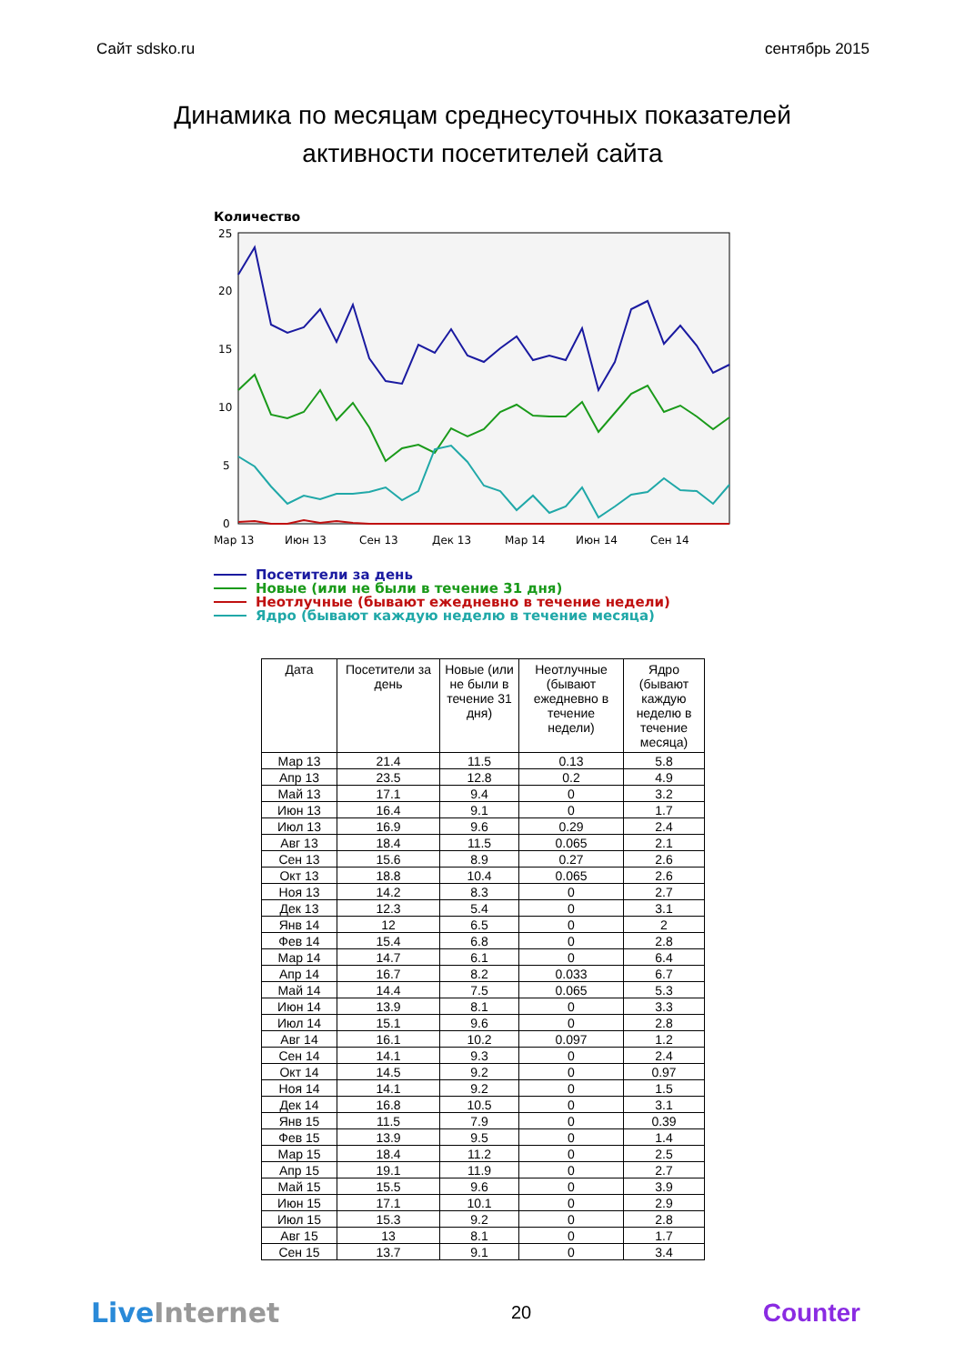Сайт sdsko.ru сентябрь 2015
Динамика по месяцам среднесуточных показателей
активности посетителей сайта
Количество
25
20
15
10
5
0
Мар 13
Июн 13
Сен 13
Дек 13
Мар 14
Июн 14
Сен 14
Посетители за день
Новые (или не были в течение 31 дня)
Неотлучные (бывают ежедневно в течение недели)
Ядро (бывают каждую неделю в течение месяца)
| Дата | Посетители за день | Новые (или не были в течение 31 дня) | Неотлучные (бывают ежедневно в течение недели) | Ядро (бывают каждую неделю в течение месяца) |
| --- | --- | --- | --- | --- |
| Мар 13 | 21.4 | 11.5 | 0.13 | 5.8 |
| Апр 13 | 23.5 | 12.8 | 0.2 | 4.9 |
| Май 13 | 17.1 | 9.4 | 0 | 3.2 |
| Июн 13 | 16.4 | 9.1 | 0 | 1.7 |
| Июл 13 | 16.9 | 9.6 | 0.29 | 2.4 |
| Авг 13 | 18.4 | 11.5 | 0.065 | 2.1 |
| Сен 13 | 15.6 | 8.9 | 0.27 | 2.6 |
| Окт 13 | 18.8 | 10.4 | 0.065 | 2.6 |
| Ноя 13 | 14.2 | 8.3 | 0 | 2.7 |
| Дек 13 | 12.3 | 5.4 | 0 | 3.1 |
| Янв 14 | 12 | 6.5 | 0 | 2 |
| Фев 14 | 15.4 | 6.8 | 0 | 2.8 |
| Мар 14 | 14.7 | 6.1 | 0 | 6.4 |
| Апр 14 | 16.7 | 8.2 | 0.033 | 6.7 |
| Май 14 | 14.4 | 7.5 | 0.065 | 5.3 |
| Июн 14 | 13.9 | 8.1 | 0 | 3.3 |
| Июл 14 | 15.1 | 9.6 | 0 | 2.8 |
| Авг 14 | 16.1 | 10.2 | 0.097 | 1.2 |
| Сен 14 | 14.1 | 9.3 | 0 | 2.4 |
| Окт 14 | 14.5 | 9.2 | 0 | 0.97 |
| Ноя 14 | 14.1 | 9.2 | 0 | 1.5 |
| Дек 14 | 16.8 | 10.5 | 0 | 3.1 |
| Янв 15 | 11.5 | 7.9 | 0 | 0.39 |
| Фев 15 | 13.9 | 9.5 | 0 | 1.4 |
| Мар 15 | 18.4 | 11.2 | 0 | 2.5 |
| Апр 15 | 19.1 | 11.9 | 0 | 2.7 |
| Май 15 | 15.5 | 9.6 | 0 | 3.9 |
| Июн 15 | 17.1 | 10.1 | 0 | 2.9 |
| Июл 15 | 15.3 | 9.2 | 0 | 2.8 |
| Авг 15 | 13 | 8.1 | 0 | 1.7 |
| Сен 15 | 13.7 | 9.1 | 0 | 3.4 |
Live Internet 20 Counter